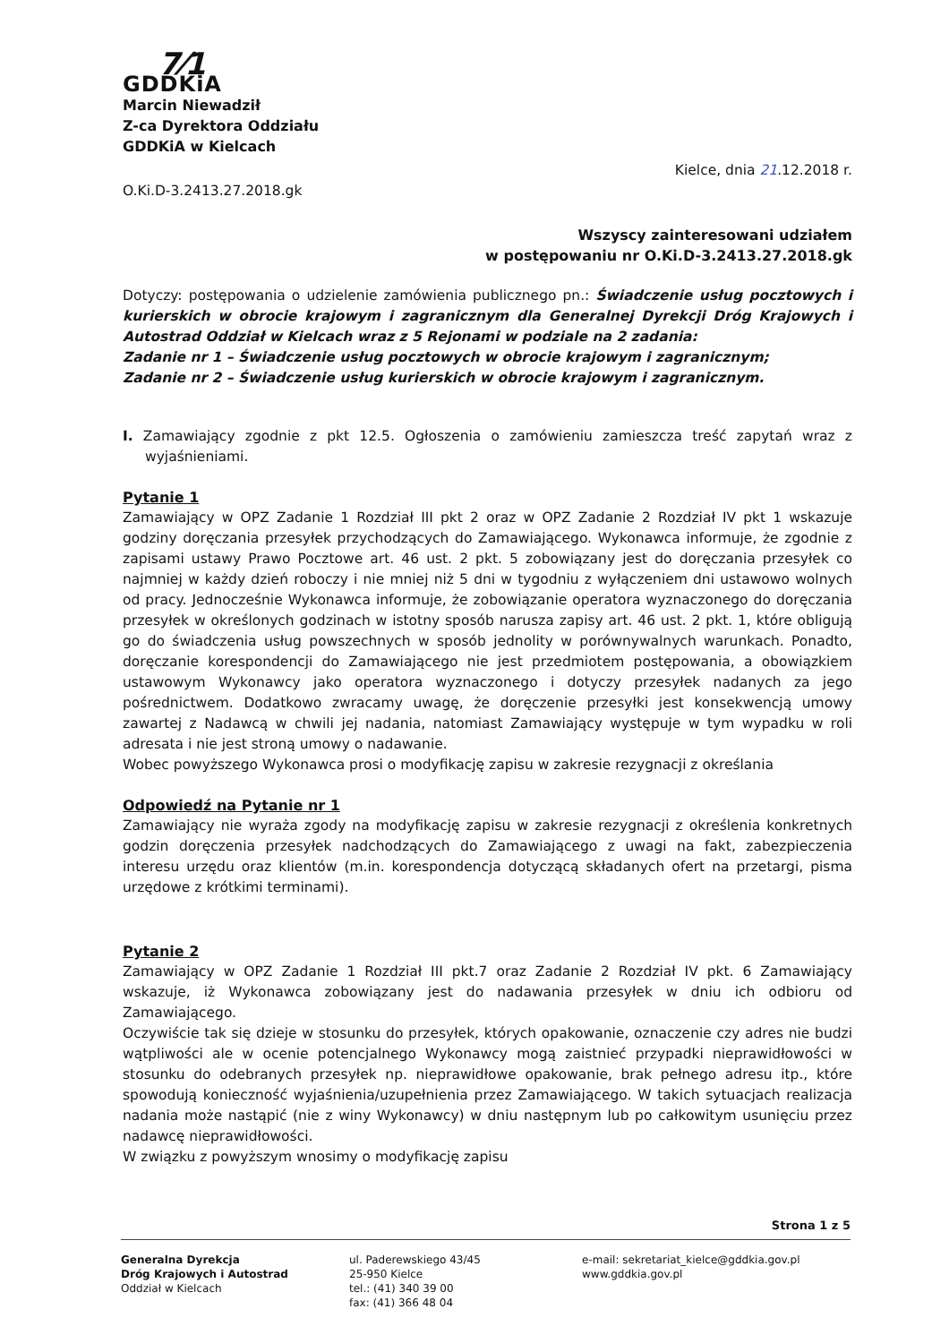7⁄1
GDDKiA
Marcin Niewadził
Z-ca Dyrektora Oddziału
GDDKiA w Kielcach
Kielce, dnia 21.12.2018 r.
O.Ki.D-3.2413.27.2018.gk
Wszyscy zainteresowani udziałem
w postępowaniu nr O.Ki.D-3.2413.27.2018.gk
Dotyczy: postępowania o udzielenie zamówienia publicznego pn.: Świadczenie usług pocztowych i kurierskich w obrocie krajowym i zagranicznym dla Generalnej Dyrekcji Dróg Krajowych i Autostrad Oddział w Kielcach wraz z 5 Rejonami w podziale na 2 zadania:
Zadanie nr 1 – Świadczenie usług pocztowych w obrocie krajowym i zagranicznym;
Zadanie nr 2 – Świadczenie usług kurierskich w obrocie krajowym i zagranicznym.
I. Zamawiający zgodnie z pkt 12.5. Ogłoszenia o zamówieniu zamieszcza treść zapytań wraz z wyjaśnieniami.
Pytanie 1
Zamawiający w OPZ Zadanie 1 Rozdział III pkt 2 oraz w OPZ Zadanie 2 Rozdział IV pkt 1 wskazuje godziny doręczania przesyłek przychodzących do Zamawiającego. Wykonawca informuje, że zgodnie z zapisami ustawy Prawo Pocztowe art. 46 ust. 2 pkt. 5 zobowiązany jest do doręczania przesyłek co najmniej w każdy dzień roboczy i nie mniej niż 5 dni w tygodniu z wyłączeniem dni ustawowo wolnych od pracy. Jednocześnie Wykonawca informuje, że zobowiązanie operatora wyznaczonego do doręczania przesyłek w określonych godzinach w istotny sposób narusza zapisy art. 46 ust. 2 pkt. 1, które obligują go do świadczenia usług powszechnych w sposób jednolity w porównywalnych warunkach. Ponadto, doręczanie korespondencji do Zamawiającego nie jest przedmiotem postępowania, a obowiązkiem ustawowym Wykonawcy jako operatora wyznaczonego i dotyczy przesyłek nadanych za jego pośrednictwem. Dodatkowo zwracamy uwagę, że doręczenie przesyłki jest konsekwencją umowy zawartej z Nadawcą w chwili jej nadania, natomiast Zamawiający występuje w tym wypadku w roli adresata i nie jest stroną umowy o nadawanie.
Wobec powyższego Wykonawca prosi o modyfikację zapisu w zakresie rezygnacji z określania
Odpowiedź na Pytanie nr 1
Zamawiający nie wyraża zgody na modyfikację zapisu w zakresie rezygnacji z określenia konkretnych godzin doręczenia przesyłek nadchodzących do Zamawiającego z uwagi na fakt, zabezpieczenia interesu urzędu oraz klientów (m.in. korespondencja dotyczącą składanych ofert na przetargi, pisma urzędowe z krótkimi terminami).
Pytanie 2
Zamawiający w OPZ Zadanie 1 Rozdział III pkt.7 oraz Zadanie 2 Rozdział IV pkt. 6 Zamawiający wskazuje, iż Wykonawca zobowiązany jest do nadawania przesyłek w dniu ich odbioru od Zamawiającego.
Oczywiście tak się dzieje w stosunku do przesyłek, których opakowanie, oznaczenie czy adres nie budzi wątpliwości ale w ocenie potencjalnego Wykonawcy mogą zaistnieć przypadki nieprawidłowości w stosunku do odebranych przesyłek np. nieprawidłowe opakowanie, brak pełnego adresu itp., które spowodują konieczność wyjaśnienia/uzupełnienia przez Zamawiającego. W takich sytuacjach realizacja nadania może nastąpić (nie z winy Wykonawcy) w dniu następnym lub po całkowitym usunięciu przez nadawcę nieprawidłowości.
W związku z powyższym wnosimy o modyfikację zapisu
Strona 1 z 5
Generalna Dyrekcja
Dróg Krajowych i Autostrad
Oddział w Kielcach
ul. Paderewskiego 43/45
25-950 Kielce
tel.: (41) 340 39 00
fax: (41) 366 48 04
e-mail: sekretariat_kielce@gddkia.gov.pl
www.gddkia.gov.pl